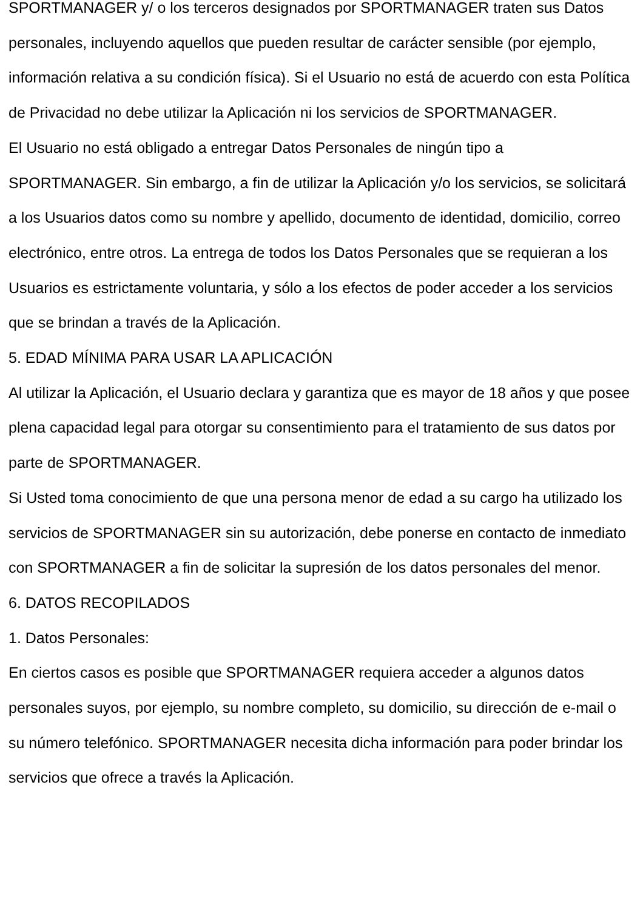SPORTMANAGER y/ o los terceros designados por SPORTMANAGER traten sus Datos personales, incluyendo aquellos que pueden resultar de carácter sensible (por ejemplo, información relativa a su condición física). Si el Usuario no está de acuerdo con esta Política de Privacidad no debe utilizar la Aplicación ni los servicios de SPORTMANAGER.
El Usuario no está obligado a entregar Datos Personales de ningún tipo a SPORTMANAGER. Sin embargo, a fin de utilizar la Aplicación y/o los servicios, se solicitará a los Usuarios datos como su nombre y apellido, documento de identidad, domicilio, correo electrónico, entre otros. La entrega de todos los Datos Personales que se requieran a los Usuarios es estrictamente voluntaria, y sólo a los efectos de poder acceder a los servicios que se brindan a través de la Aplicación.
5. EDAD MÍNIMA PARA USAR LA APLICACIÓN
Al utilizar la Aplicación, el Usuario declara y garantiza que es mayor de 18 años y que posee plena capacidad legal para otorgar su consentimiento para el tratamiento de sus datos por parte de SPORTMANAGER.
Si Usted toma conocimiento de que una persona menor de edad a su cargo ha utilizado los servicios de SPORTMANAGER sin su autorización, debe ponerse en contacto de inmediato con SPORTMANAGER a fin de solicitar la supresión de los datos personales del menor.
6. DATOS RECOPILADOS
1. Datos Personales:
En ciertos casos es posible que SPORTMANAGER requiera acceder a algunos datos personales suyos, por ejemplo, su nombre completo, su domicilio, su dirección de e-mail o su número telefónico. SPORTMANAGER necesita dicha información para poder brindar los servicios que ofrece a través la Aplicación.